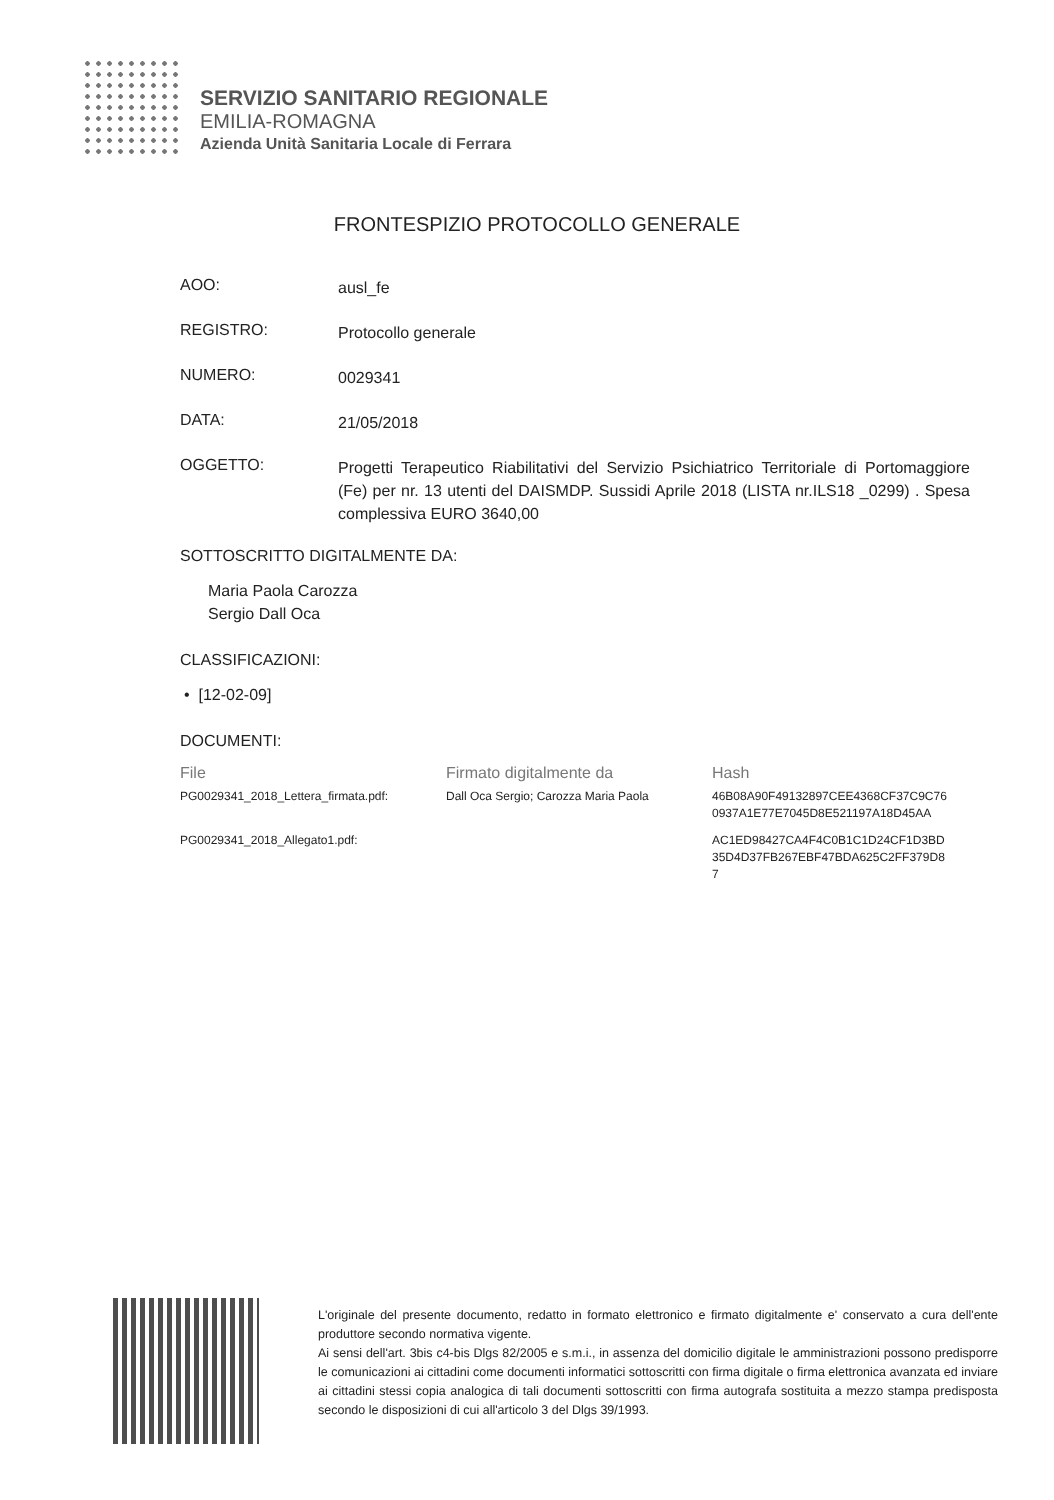SERVIZIO SANITARIO REGIONALE
EMILIA-ROMAGNA
Azienda Unità Sanitaria Locale di Ferrara
FRONTESPIZIO PROTOCOLLO GENERALE
AOO:
ausl_fe
REGISTRO:
Protocollo generale
NUMERO:
0029341
DATA:
21/05/2018
OGGETTO:
Progetti Terapeutico Riabilitativi del Servizio Psichiatrico Territoriale di Portomaggiore (Fe) per nr. 13 utenti del DAISMDP. Sussidi Aprile 2018 (LISTA nr.ILS18 _0299) . Spesa complessiva EURO 3640,00
SOTTOSCRITTO DIGITALMENTE DA:
Maria Paola Carozza
Sergio Dall Oca
CLASSIFICAZIONI:
• [12-02-09]
DOCUMENTI:
| File | Firmato digitalmente da | Hash |
| --- | --- | --- |
| PG0029341_2018_Lettera_firmata.pdf: | Dall Oca Sergio; Carozza Maria Paola | 46B08A90F49132897CEE4368CF37C9C76 0937A1E77E7045D8E521197A18D45AA |
| PG0029341_2018_Allegato1.pdf: | | AC1ED98427CA4F4C0B1C1D24CF1D3BD 35D4D37FB267EBF47BDA625C2FF379D8 7 |
L'originale del presente documento, redatto in formato elettronico e firmato digitalmente e' conservato a cura dell'ente produttore secondo normativa vigente.
Ai sensi dell'art. 3bis c4-bis Dlgs 82/2005 e s.m.i., in assenza del domicilio digitale le amministrazioni possono predisporre le comunicazioni ai cittadini come documenti informatici sottoscritti con firma digitale o firma elettronica avanzata ed inviare ai cittadini stessi copia analogica di tali documenti sottoscritti con firma autografa sostituita a mezzo stampa predisposta secondo le disposizioni di cui all'articolo 3 del Dlgs 39/1993.